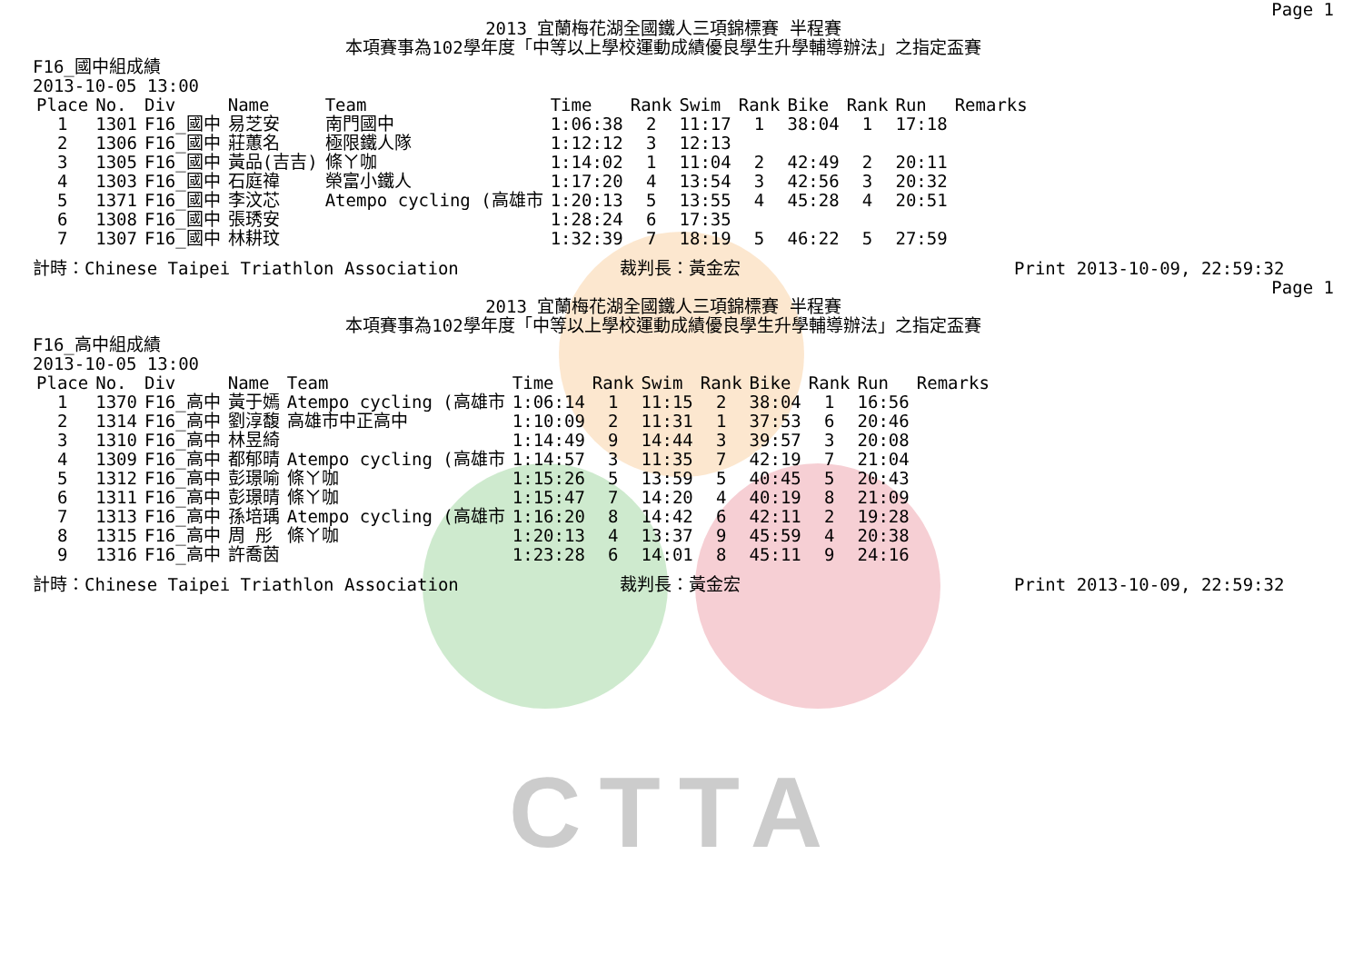CTTA
Page 1
2013 宜蘭梅花湖全國鐵人三項錦標賽 半程賽
本項賽事為102學年度「中等以上學校運動成績優良學生升學輔導辦法」之指定盃賽
F16_國中組成績
2013-10-05 13:00
| Place | No. | Div | Name | Team | Time | Rank | Swim | Rank | Bike | Rank | Run | Remarks |
| --- | --- | --- | --- | --- | --- | --- | --- | --- | --- | --- | --- | --- |
| 1 | 1301 | F16_國中 | 易芝安 | 南門國中 | 1:06:38 | 2 | 11:17 | 1 | 38:04 | 1 | 17:18 | |
| 2 | 1306 | F16_國中 | 莊蕙名 | 極限鐵人隊 | 1:12:12 | 3 | 12:13 | | | | | |
| 3 | 1305 | F16_國中 | 黃品(吉吉) | 條ㄚ咖 | 1:14:02 | 1 | 11:04 | 2 | 42:49 | 2 | 20:11 | |
| 4 | 1303 | F16_國中 | 石庭禕 | 榮富小鐵人 | 1:17:20 | 4 | 13:54 | 3 | 42:56 | 3 | 20:32 | |
| 5 | 1371 | F16_國中 | 李汶芯 | Atempo cycling (高雄市 | 1:20:13 | 5 | 13:55 | 4 | 45:28 | 4 | 20:51 | |
| 6 | 1308 | F16_國中 | 張琇安 | | 1:28:24 | 6 | 17:35 | | | | | |
| 7 | 1307 | F16_國中 | 林耕玟 | | 1:32:39 | 7 | 18:19 | 5 | 46:22 | 5 | 27:59 | |
計時：Chinese Taipei Triathlon Association 裁判長：黃金宏 Print 2013-10-09, 22:59:32
Page 1
2013 宜蘭梅花湖全國鐵人三項錦標賽 半程賽
本項賽事為102學年度「中等以上學校運動成績優良學生升學輔導辦法」之指定盃賽
F16_高中組成績
2013-10-05 13:00
| Place | No. | Div | Name | Team | Time | Rank | Swim | Rank | Bike | Rank | Run | Remarks |
| --- | --- | --- | --- | --- | --- | --- | --- | --- | --- | --- | --- | --- |
| 1 | 1370 | F16_高中 | 黃于嫣 | Atempo cycling (高雄市 | 1:06:14 | 1 | 11:15 | 2 | 38:04 | 1 | 16:56 | |
| 2 | 1314 | F16_高中 | 劉淳馥 | 高雄市中正高中 | 1:10:09 | 2 | 11:31 | 1 | 37:53 | 6 | 20:46 | |
| 3 | 1310 | F16_高中 | 林昱綺 | | 1:14:49 | 9 | 14:44 | 3 | 39:57 | 3 | 20:08 | |
| 4 | 1309 | F16_高中 | 都郁晴 | Atempo cycling (高雄市 | 1:14:57 | 3 | 11:35 | 7 | 42:19 | 7 | 21:04 | |
| 5 | 1312 | F16_高中 | 彭璟喻 | 條ㄚ咖 | 1:15:26 | 5 | 13:59 | 5 | 40:45 | 5 | 20:43 | |
| 6 | 1311 | F16_高中 | 彭璟晴 | 條ㄚ咖 | 1:15:47 | 7 | 14:20 | 4 | 40:19 | 8 | 21:09 | |
| 7 | 1313 | F16_高中 | 孫培瑀 | Atempo cycling (高雄市 | 1:16:20 | 8 | 14:42 | 6 | 42:11 | 2 | 19:28 | |
| 8 | 1315 | F16_高中 | 周 彤 | 條ㄚ咖 | 1:20:13 | 4 | 13:37 | 9 | 45:59 | 4 | 20:38 | |
| 9 | 1316 | F16_高中 | 許喬茵 | | 1:23:28 | 6 | 14:01 | 8 | 45:11 | 9 | 24:16 | |
計時：Chinese Taipei Triathlon Association 裁判長：黃金宏 Print 2013-10-09, 22:59:32